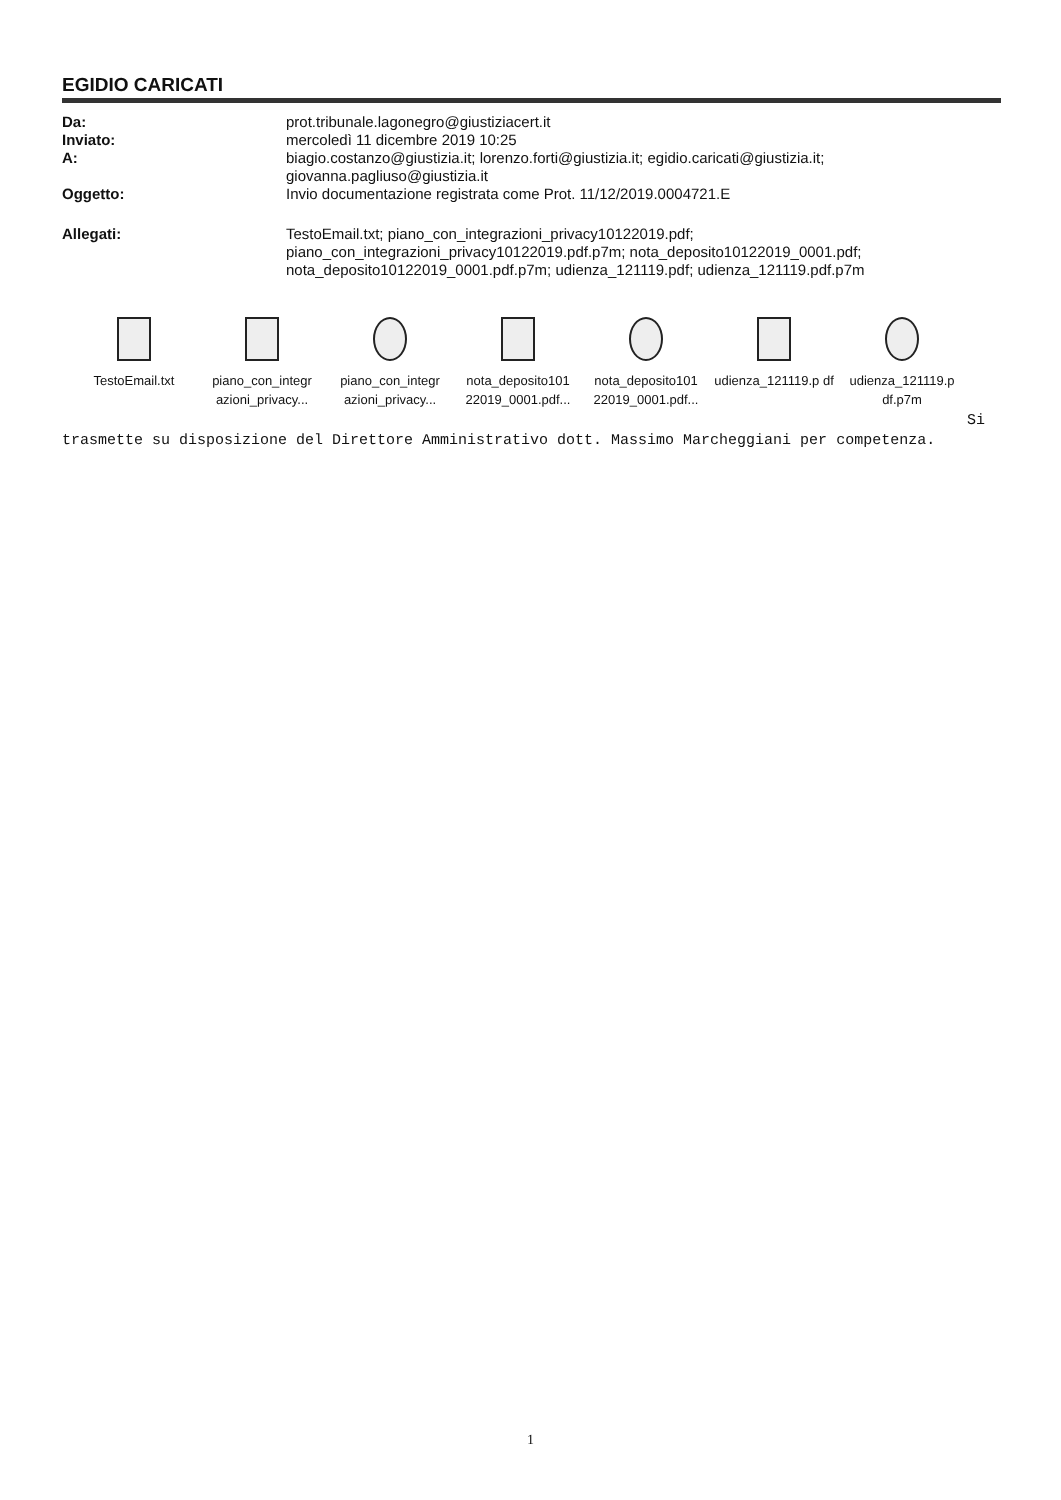EGIDIO CARICATI
| Da: | prot.tribunale.lagonegro@giustiziacert.it |
| Inviato: | mercoledì 11 dicembre 2019 10:25 |
| A: | biagio.costanzo@giustizia.it; lorenzo.forti@giustizia.it; egidio.caricati@giustizia.it; giovanna.pagliuso@giustizia.it |
| Oggetto: | Invio documentazione registrata come Prot. 11/12/2019.0004721.E |
| Allegati: | TestoEmail.txt; piano_con_integrazioni_privacy10122019.pdf; piano_con_integrazioni_privacy10122019.pdf.p7m; nota_deposito10122019_0001.pdf; nota_deposito10122019_0001.pdf.p7m; udienza_121119.pdf; udienza_121119.pdf.p7m |
TestoEmail.txt piano_con_integr azioni_privacy...
piano_con_integr azioni_privacy...
nota_deposito101 22019_0001.pdf...
nota_deposito101 22019_0001.pdf...
udienza_121119.p df
udienza_121119.p df.p7m
Si
trasmette su disposizione del Direttore Amministrativo dott. Massimo Marcheggiani per competenza.
1